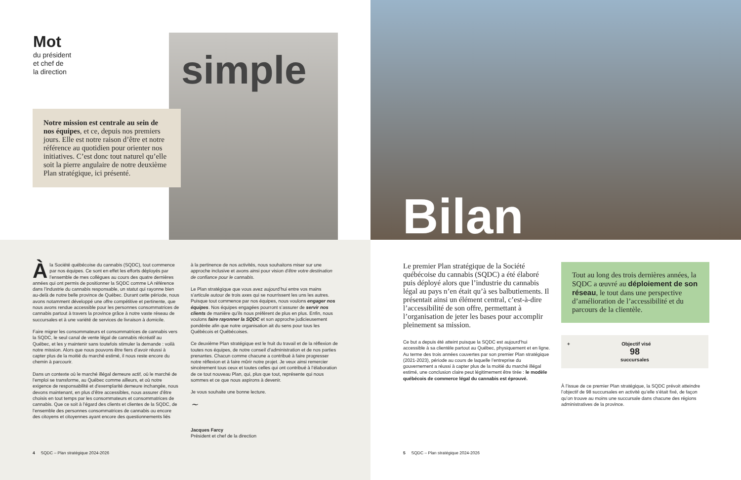simple
Mot
du président
et chef de
la direction
Notre mission est centrale au sein de nos équipes, et ce, depuis nos premiers jours. Elle est notre raison d’être et notre référence au quotidien pour orienter nos initiatives. C’est donc tout naturel qu’elle soit la pierre angulaire de notre deuxième Plan stratégique, ici présenté.
Àla Société québécoise du cannabis (SQDC), tout commence par nos équipes. Ce sont en effet les efforts déployés par l’ensemble de mes collègues au cours des quatre dernières années qui ont permis de positionner la SQDC comme LA référence dans l’industrie du cannabis responsable, un statut qui rayonne bien au-delà de notre belle province de Québec. Durant cette période, nous avons notamment développé une offre compétitive et pertinente, que nous avons rendue accessible pour les personnes consommatrices de cannabis partout à travers la province grâce à notre vaste réseau de succursales et à une variété de services de livraison à domicile.
Faire migrer les consommateurs et consommatrices de cannabis vers la SQDC, le seul canal de vente légal de cannabis récréatif au Québec, et les y maintenir sans toutefois stimuler la demande : voilà notre mission. Alors que nous pouvons être fiers d’avoir réussi à capter plus de la moitié du marché estimé, il nous reste encore du chemin à parcourir.
Dans un contexte où le marché illégal demeure actif, où le marché de l’emploi se transforme, au Québec comme ailleurs, et où notre exigence de responsabilité et d’exemplarité demeure inchangée, nous devons maintenant, en plus d’être accessibles, nous assurer d’être choisis en tout temps par les consommateurs et consommatrices de cannabis. Que ce soit à l’égard des clients et clientes de la SQDC, de l’ensemble des personnes consommatrices de cannabis ou encore des citoyens et citoyennes ayant encore des questionnements liés
à la pertinence de nos activités, nous souhaitons miser sur une approche inclusive et avons ainsi pour vision d’être votre destination de confiance pour le cannabis.
Le Plan stratégique que vous avez aujourd’hui entre vos mains s’articule autour de trois axes qui se nourrissent les uns les autres. Puisque tout commence par nos équipes, nous voulons engager nos équipes. Nos équipes engagées pourront s’assurer de servir nos clients de manière qu’ils nous préfèrent de plus en plus. Enfin, nous voulons faire rayonner la SQDC et son approche judicieusement pondérée afin que notre organisation ait du sens pour tous les Québécois et Québécoises.
Ce deuxième Plan stratégique est le fruit du travail et de la réflexion de toutes nos équipes, de notre conseil d’administration et de nos parties prenantes. Chacun comme chacune a contribué à faire progresser notre réflexion et à faire mûrir notre projet. Je veux ainsi remercier sincèrement tous ceux et toutes celles qui ont contribué à l’élaboration de ce tout nouveau Plan, qui, plus que tout, représente qui nous sommes et ce que nous aspirons à devenir.
Je vous souhaite une bonne lecture.
~
Jacques Farcy
Président et chef de la direction
4 SQDC – Plan stratégique 2024-2026
Bilan
Le premier Plan stratégique de la Société québécoise du cannabis (SQDC) a été élaboré puis déployé alors que l’industrie du cannabis légal au pays n’en était qu’à ses balbutiements. Il présentait ainsi un élément central, c’est-à-dire l’accessibilité de son offre, permettant à l’organisation de jeter les bases pour accomplir pleinement sa mission.
Ce but a depuis été atteint puisque la SQDC est aujourd’hui accessible à sa clientèle partout au Québec, physiquement et en ligne. Au terme des trois années couvertes par son premier Plan stratégique (2021-2023), période au cours de laquelle l’entreprise du gouvernement a réussi à capter plus de la moitié du marché illégal estimé, une conclusion claire peut légitimement être tirée : le modèle québécois de commerce légal du cannabis est éprouvé.
Tout au long des trois dernières années, la SQDC a œuvré au déploiement de son réseau, le tout dans une perspective d’amélioration de l’accessibilité et du parcours de la clientèle.
+ Objectif visé
98
succursales
À l’issue de ce premier Plan stratégique, la SQDC prévoit atteindre l’objectif de 98 succursales en activité qu’elle s’était fixé, de façon qu’on trouve au moins une succursale dans chacune des régions administratives de la province.
5 SQDC – Plan stratégique 2024-2026